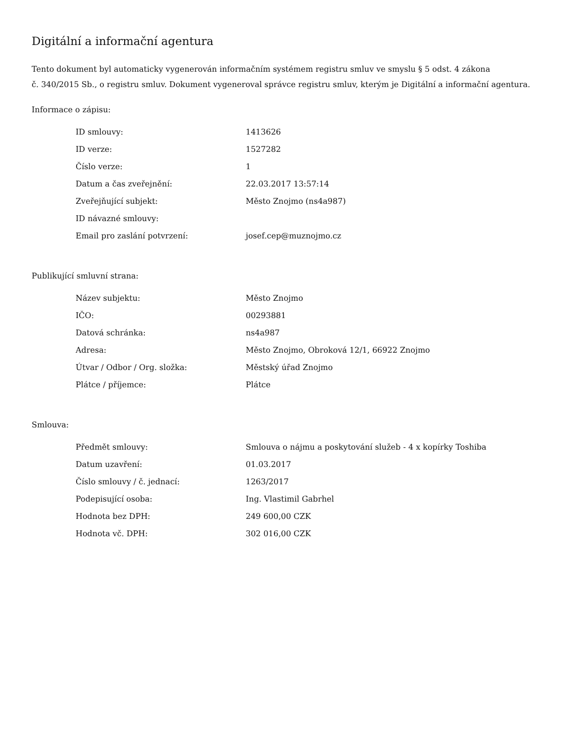Digitální a informační agentura
Tento dokument byl automaticky vygenerován informačním systémem registru smluv ve smyslu § 5 odst. 4 zákona
č. 340/2015 Sb., o registru smluv. Dokument vygeneroval správce registru smluv, kterým je Digitální a informační agentura.
Informace o zápisu:
| ID smlouvy: | 1413626 |
| ID verze: | 1527282 |
| Číslo verze: | 1 |
| Datum a čas zveřejnění: | 22.03.2017 13:57:14 |
| Zveřejňující subjekt: | Město Znojmo (ns4a987) |
| ID návazné smlouvy: | |
| Email pro zaslání potvrzení: | josef.cep@muznojmo.cz |
Publikující smluvní strana:
| Název subjektu: | Město Znojmo |
| IČO: | 00293881 |
| Datová schránka: | ns4a987 |
| Adresa: | Město Znojmo, Obroková 12/1, 66922 Znojmo |
| Útvar / Odbor / Org. složka: | Městský úřad Znojmo |
| Plátce / příjemce: | Plátce |
Smlouva:
| Předmět smlouvy: | Smlouva o nájmu a poskytování služeb - 4 x kopírky Toshiba |
| Datum uzavření: | 01.03.2017 |
| Číslo smlouvy / č. jednací: | 1263/2017 |
| Podepisující osoba: | Ing. Vlastimil Gabrhel |
| Hodnota bez DPH: | 249 600,00 CZK |
| Hodnota vč. DPH: | 302 016,00 CZK |